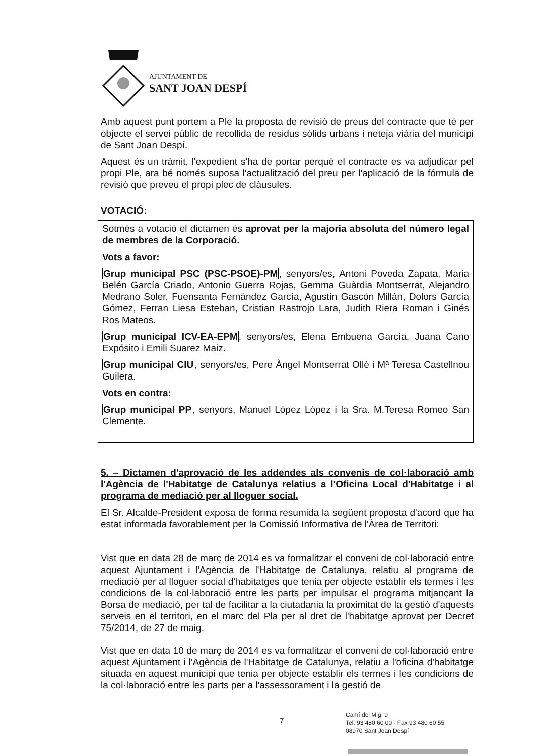AJUNTAMENT DE
SANT JOAN DESPÍ
Amb aquest punt portem a Ple la proposta de revisió de preus del contracte que té per objecte el servei públic de recollida de residus sòlids urbans i neteja viària del municipi de Sant Joan Despí.
Aquest és un tràmit, l'expedient s'ha de portar perquè el contracte es va adjudicar pel propi Ple, ara bé només suposa l'actualització del preu per l'aplicació de la fórmula de revisió que preveu el propi plec de clàusules.
VOTACIÓ:
Sotmès a votació el dictamen és aprovat per la majoria absoluta del número legal de membres de la Corporació.
Vots a favor:
Grup municipal PSC (PSC-PSOE)-PM, senyors/es, Antoni Poveda Zapata, Maria Belén García Criado, Antonio Guerra Rojas, Gemma Guàrdia Montserrat, Alejandro Medrano Soler, Fuensanta Fernández García, Agustín Gascón Millán, Dolors García Gómez, Ferran Liesa Esteban, Cristian Rastrojo Lara, Judith Riera Roman i Ginés Ros Mateos.
Grup municipal ICV-EA-EPM, senyors/es, Elena Embuena García, Juana Cano Expósito i Emili Suarez Maiz.
Grup municipal CIU, senyors/es, Pere Àngel Montserrat Ollè i Mª Teresa Castellnou Guilera.
Vots en contra:
Grup municipal PP, senyors, Manuel López López i la Sra. M.Teresa Romeo San Clemente.
5. – Dictamen d'aprovació de les addendes als convenis de col·laboració amb l'Agència de l'Habitatge de Catalunya relatius a l'Oficina Local d'Habitatge i al programa de mediació per al lloguer social.
El Sr. Alcalde-President exposa de forma resumida la següent proposta d'acord que ha estat informada favorablement per la Comissió Informativa de l'Àrea de Territori:
Vist que en data 28 de març de 2014 es va formalitzar el conveni de col·laboració entre aquest Ajuntament i l'Agència de l'Habitatge de Catalunya, relatiu al programa de mediació per al lloguer social d'habitatges que tenia per objecte establir els termes i les condicions de la col·laboració entre les parts per impulsar el programa mitjançant la Borsa de mediació, per tal de facilitar a la ciutadania la proximitat de la gestió d'aquests serveis en el territori, en el marc del Pla per al dret de l'habitatge aprovat per Decret 75/2014, de 27 de maig.
Vist que en data 10 de març de 2014 es va formalitzar el conveni de col·laboració entre aquest Ajuntament i l'Agència de l'Habitatge de Catalunya, relatiu a l'oficina d'habitatge situada en aquest municipi que tenia per objecte establir els termes i les condicions de la col·laboració entre les parts per a l'assessorament i la gestió de
7
Camí del Mig, 9
Tel. 93 480 60 00 - Fax 93 480 60 55
08970 Sant Joan Despí